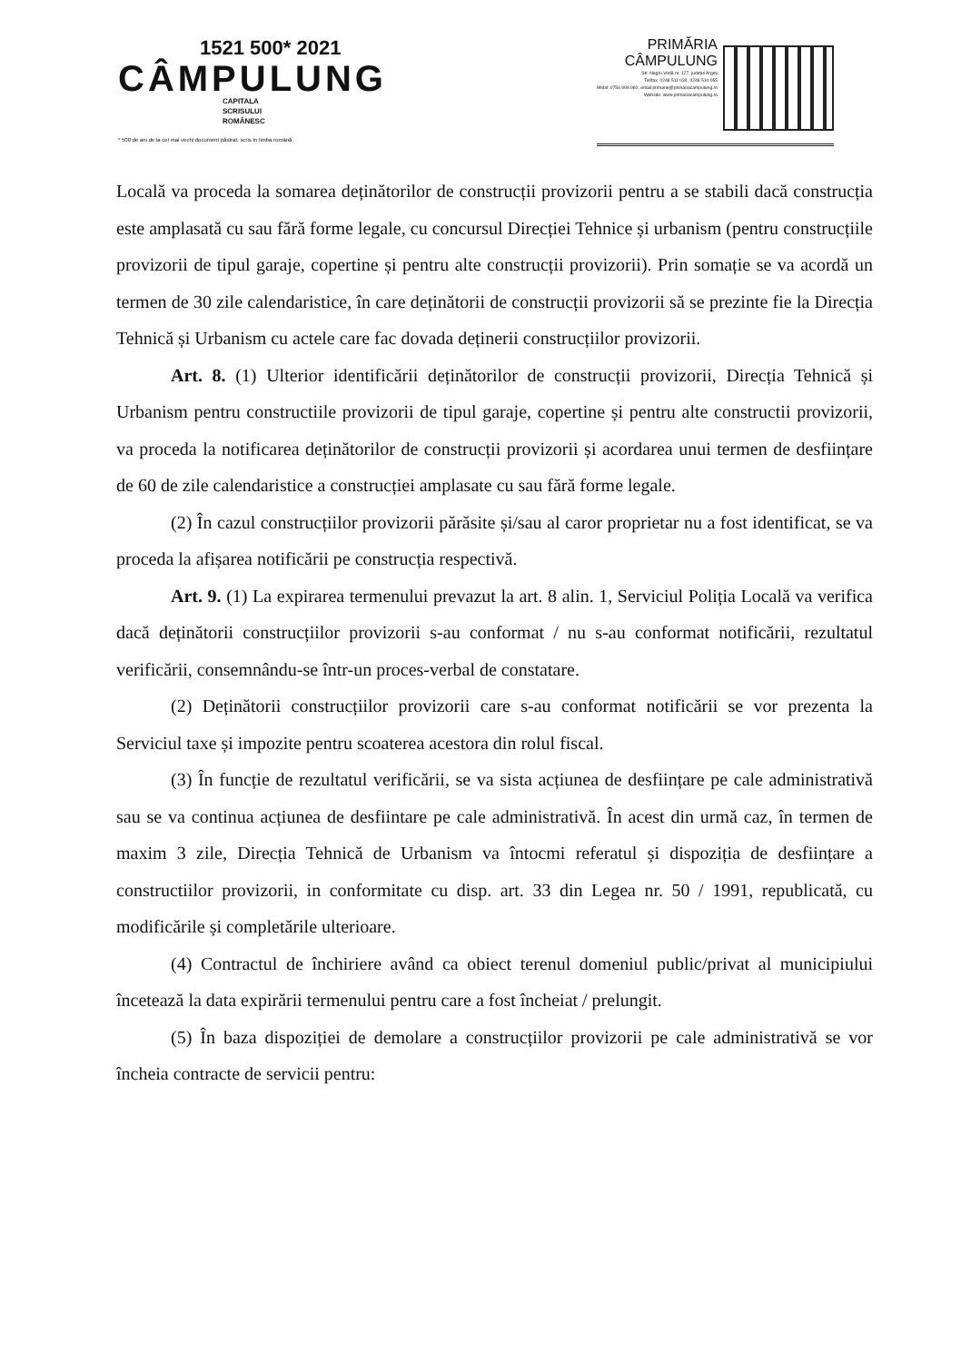1521 500* 2021
CÂMPULUNG
CAPITALA
SCRISULUI
ROMÂNESC
* 500 de ani de la cel mai vechi document păstrat, scris în limba română
PRIMĂRIA
CÂMPULUNG
Str. Negru Vodă nr. 127, județul Argeș
Tel/fax: 0248 511 034, 0248 510 055
Mobil: 0756 998 960; email:primarie@primariacampulung.ro
Website: www.primariacampulung.ro
Locală va proceda la somarea deținătorilor de construcții provizorii pentru a se stabili dacă construcția este amplasată cu sau fără forme legale, cu concursul Direcției Tehnice și urbanism (pentru construcțiile provizorii de tipul garaje, copertine și pentru alte construcții provizorii). Prin somație se va acordă un termen de 30 zile calendaristice, în care deținătorii de construcții provizorii să se prezinte fie la Direcția Tehnică și Urbanism cu actele care fac dovada deținerii construcțiilor provizorii.
Art. 8. (1) Ulterior identificării deținătorilor de construcții provizorii, Direcția Tehnică și Urbanism pentru constructiile provizorii de tipul garaje, copertine și pentru alte constructii provizorii, va proceda la notificarea deținătorilor de construcții provizorii și acordarea unui termen de desființare de 60 de zile calendaristice a construcției amplasate cu sau fără forme legale.
(2) În cazul construcțiilor provizorii părăsite și/sau al caror proprietar nu a fost identificat, se va proceda la afișarea notificării pe construcția respectivă.
Art. 9. (1) La expirarea termenului prevazut la art. 8 alin. 1, Serviciul Poliția Locală va verifica dacă deținătorii construcțiilor provizorii s-au conformat / nu s-au conformat notificării, rezultatul verificării, consemnându-se într-un proces-verbal de constatare.
(2) Deținătorii construcțiilor provizorii care s-au conformat notificării se vor prezenta la Serviciul taxe și impozite pentru scoaterea acestora din rolul fiscal.
(3) În funcție de rezultatul verificării, se va sista acțiunea de desființare pe cale administrativă sau se va continua acțiunea de desfiintare pe cale administrativă. În acest din urmă caz, în termen de maxim 3 zile, Direcția Tehnică de Urbanism va întocmi referatul și dispoziția de desființare a constructiilor provizorii, in conformitate cu disp. art. 33 din Legea nr. 50 / 1991, republicată, cu modificările și completările ulterioare.
(4) Contractul de închiriere având ca obiect terenul domeniul public/privat al municipiului încetează la data expirării termenului pentru care a fost încheiat / prelungit.
(5) În baza dispoziției de demolare a construcțiilor provizorii pe cale administrativă se vor încheia contracte de servicii pentru: